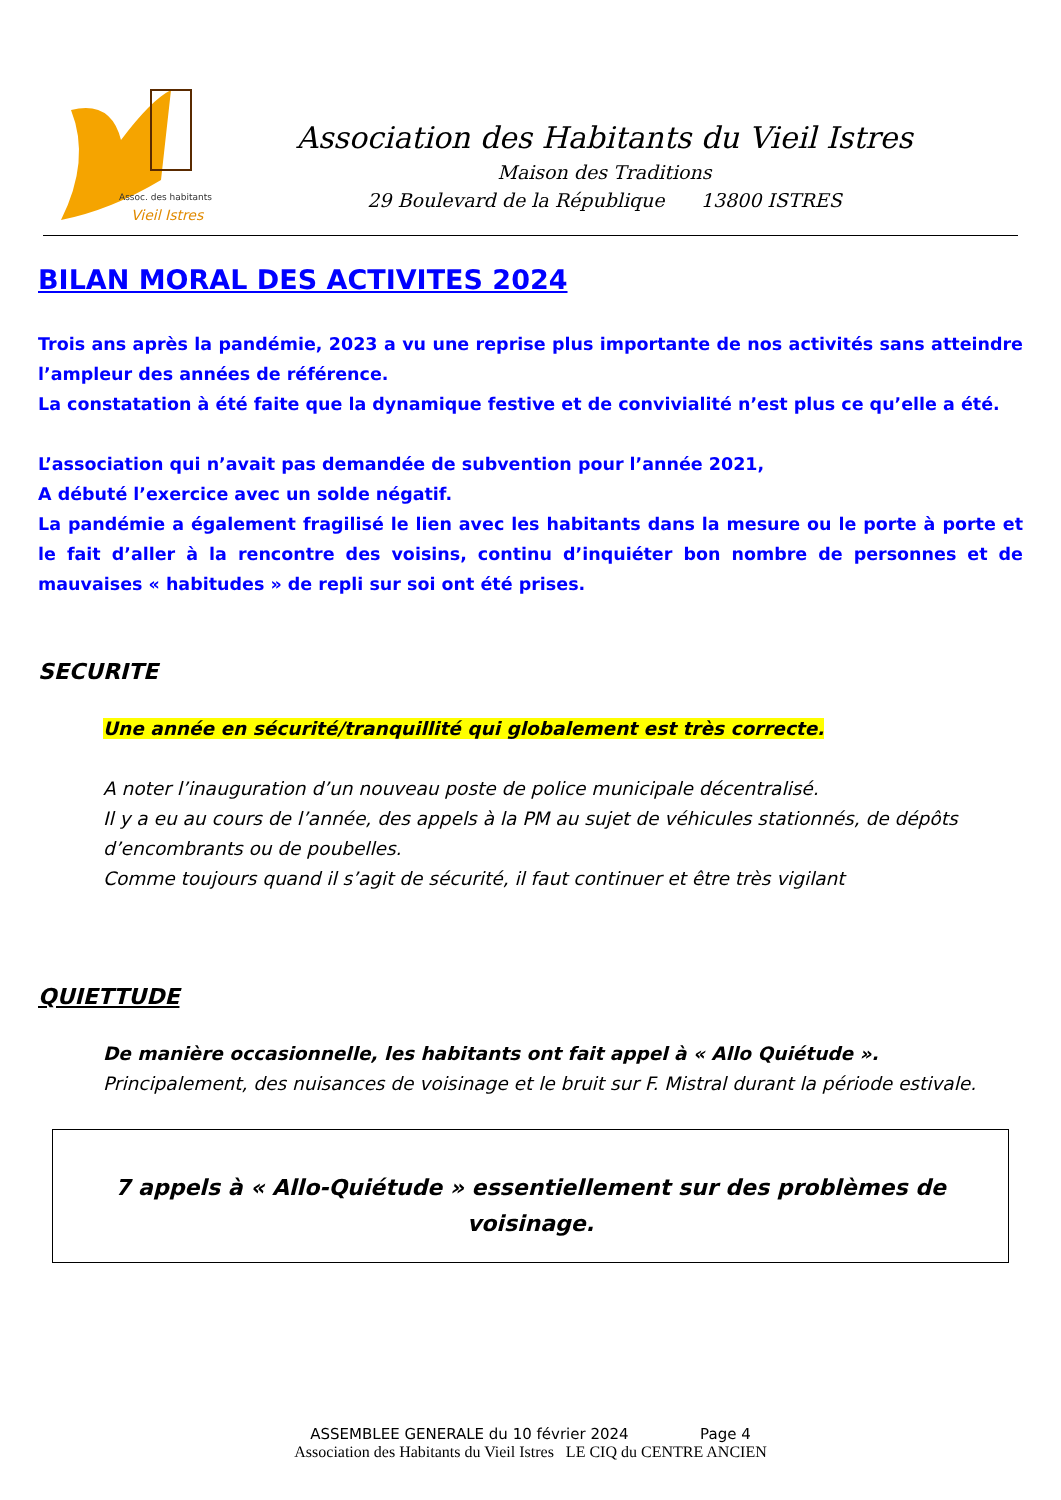Assoc. des habitants
Vieil Istres
Association des Habitants du Vieil Istres
Maison des Traditions
29 Boulevard de la République 13800 ISTRES
BILAN MORAL DES ACTIVITES 2024
Trois ans après la pandémie, 2023 a vu une reprise plus importante de nos activités sans atteindre l’ampleur des années de référence.
La constatation à été faite que la dynamique festive et de convivialité n’est plus ce qu’elle a été.
L’association qui n’avait pas demandée de subvention pour l’année 2021,
A débuté l’exercice avec un solde négatif.
La pandémie a également fragilisé le lien avec les habitants dans la mesure ou le porte à porte et le fait d’aller à la rencontre des voisins, continu d’inquiéter bon nombre de personnes et de mauvaises « habitudes » de repli sur soi ont été prises.
SECURITE
Une année en sécurité/tranquillité qui globalement est très correcte.
A noter l’inauguration d’un nouveau poste de police municipale décentralisé.
Il y a eu au cours de l’année, des appels à la PM au sujet de véhicules stationnés, de dépôts d’encombrants ou de poubelles.
Comme toujours quand il s’agit de sécurité, il faut continuer et être très vigilant
QUIETTUDE
De manière occasionnelle, les habitants ont fait appel à « Allo Quiétude ».
Principalement, des nuisances de voisinage et le bruit sur F. Mistral durant la période estivale.
7 appels à « Allo-Quiétude » essentiellement sur des problèmes de voisinage.
ASSEMBLEE GENERALE du 10 février 2024 Page 4
Association des Habitants du Vieil Istres LE CIQ du CENTRE ANCIEN